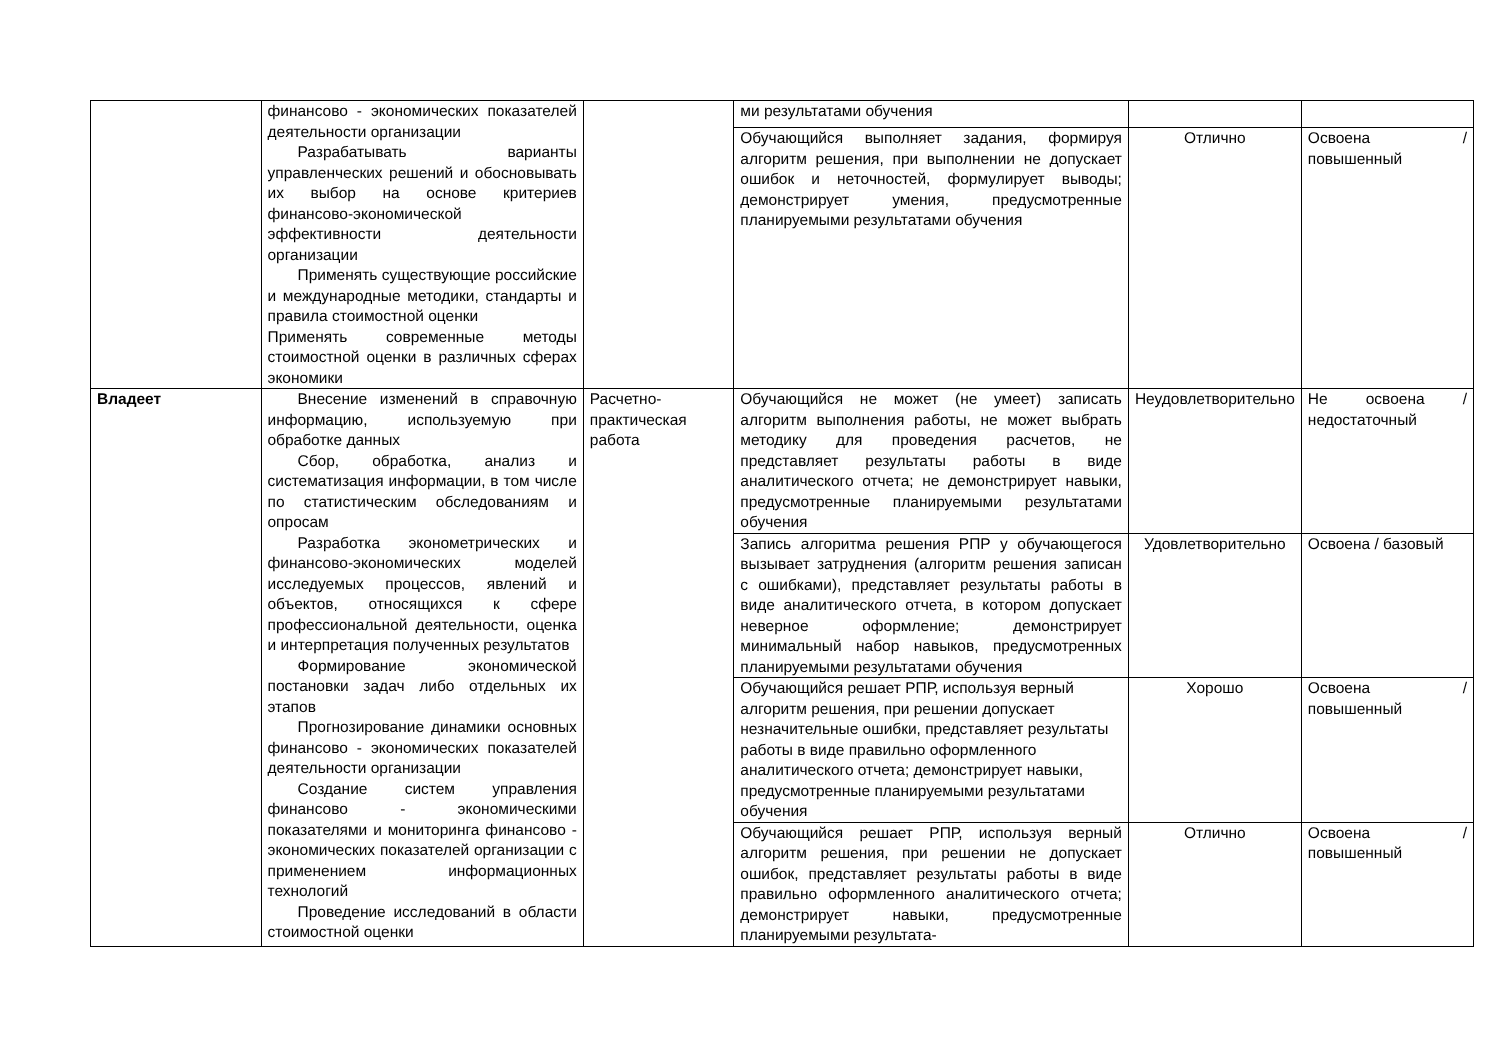| | финансово - экономических показателей деятельности организации Разрабатывать варианты управленческих решений и обосновывать их выбор на основе критериев финансово-экономической эффективности деятельности организации Применять существующие российские и международные методики, стандарты и правила стоимостной оценки Применять современные методы стоимостной оценки в различных сферах экономики | | ми результатами обучения | | |
| | | | Обучающийся выполняет задания, формируя алгоритм решения, при выполнении не допускает ошибок и неточностей, формулирует выводы; демонстрирует умения, предусмотренные планируемыми результатами обучения | Отлично | Освоена / повышенный |
| Владеет | Внесение изменений в справочную информацию, используемую при обработке данных Сбор, обработка, анализ и систематизация информации, в том числе по статистическим обследованиям и опросам Разработка эконометрических и финансово-экономических моделей исследуемых процессов, явлений и объектов, относящихся к сфере профессиональной деятельности, оценка и интерпретация полученных результатов Формирование экономической постановки задач либо отдельных их этапов Прогнозирование динамики основных финансово - экономических показателей деятельности организации Создание систем управления финансово - экономическими показателями и мониторинга финансово - экономических показателей организации с применением информационных технологий Проведение исследований в области стоимостной оценки | Расчетно-практическая работа | Обучающийся не может (не умеет) записать алгоритм выполнения работы, не может выбрать методику для проведения расчетов, не представляет результаты работы в виде аналитического отчета; не демонстрирует навыки, предусмотренные планируемыми результатами обучения | Неудовлетворительно | Не освоена / недостаточный |
| | | | Запись алгоритма решения РПР у обучающегося вызывает затруднения (алгоритм решения записан с ошибками), представляет результаты работы в виде аналитического отчета, в котором допускает неверное оформление; демонстрирует минимальный набор навыков, предусмотренных планируемыми результатами обучения | Удовлетворительно | Освоена / базовый |
| | | | Обучающийся решает РПР, используя верный алгоритм решения, при решении допускает незначительные ошибки, представляет результаты работы в виде правильно оформленного аналитического отчета; демонстрирует навыки, предусмотренные планируемыми результатами обучения | Хорошо | Освоена / повышенный |
| | | | Обучающийся решает РПР, используя верный алгоритм решения, при решении не допускает ошибок, представляет результаты работы в виде правильно оформленного аналитического отчета; демонстрирует навыки, предусмотренные планируемыми результата- | Отлично | Освоена / повышенный |